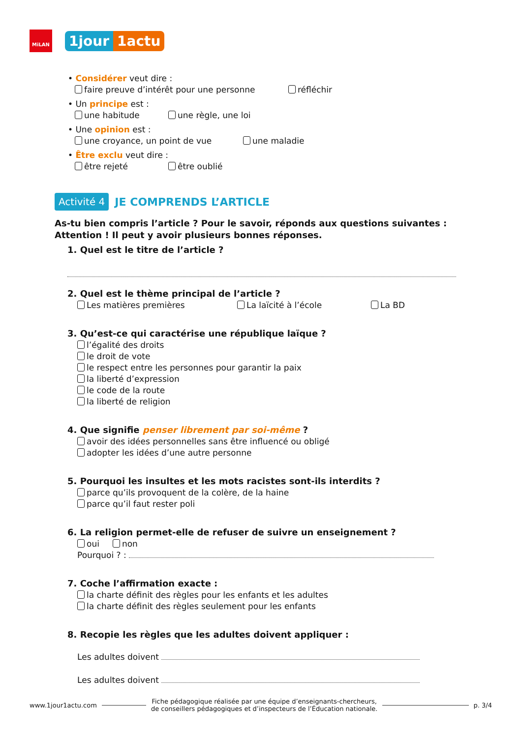MiLAN
1jour 1actu
• Considérer veut dire :
faire preuve d’intérêt pour une personne réfléchir
• Un principe est :
une habitude une règle, une loi
• Une opinion est :
une croyance, un point de vue une maladie
• Être exclu veut dire :
être rejeté être oublié
Activité 4 JE COMPRENDS L’ARTICLE
As-tu bien compris l’article ? Pour le savoir, réponds aux questions suivantes :
Attention ! Il peut y avoir plusieurs bonnes réponses.
1. Quel est le titre de l’article ?
2. Quel est le thème principal de l’article ?
Les matières premières La laïcité à l’école La BD
3. Qu’est-ce qui caractérise une république laïque ?
l’égalité des droits
le droit de vote
le respect entre les personnes pour garantir la paix
la liberté d’expression
le code de la route
la liberté de religion
4. Que signifie penser librement par soi-même ?
avoir des idées personnelles sans être influencé ou obligé
adopter les idées d’une autre personne
5. Pourquoi les insultes et les mots racistes sont-ils interdits ?
parce qu’ils provoquent de la colère, de la haine
parce qu’il faut rester poli
6. La religion permet-elle de refuser de suivre un enseignement ?
oui non
Pourquoi ? :
7. Coche l’affirmation exacte :
la charte définit des règles pour les enfants et les adultes
la charte définit des règles seulement pour les enfants
8. Recopie les règles que les adultes doivent appliquer :
Les adultes doivent
Les adultes doivent
www.1jour1actu.com Fiche pédagogique réalisée par une équipe d’enseignants-chercheurs,
de conseillers pédagogiques et d’inspecteurs de l’Éducation nationale. p. 3/4